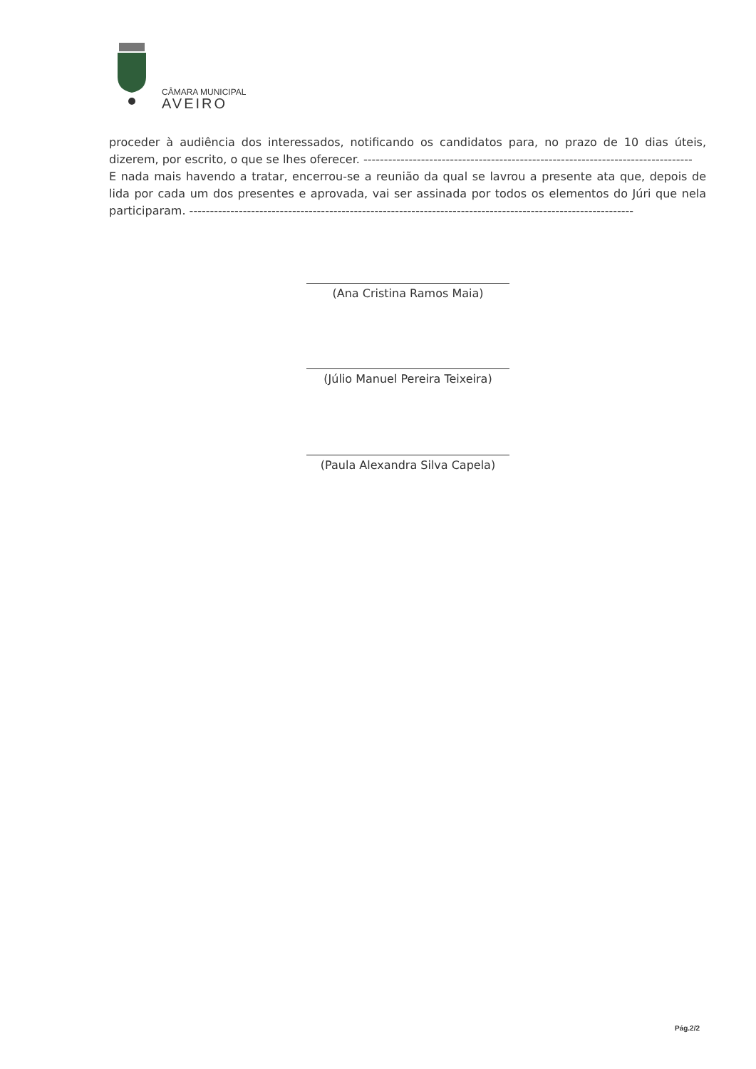CÂMARA MUNICIPAL
AVEIRO
proceder à audiência dos interessados, notificando os candidatos para, no prazo de 10 dias úteis, dizerem, por escrito, o que se lhes oferecer. --------------------------------------------------------------------------------
E nada mais havendo a tratar, encerrou-se a reunião da qual se lavrou a presente ata que, depois de lida por cada um dos presentes e aprovada, vai ser assinada por todos os elementos do Júri que nela participaram. ------------------------------------------------------------------------------------------------------------
(Ana Cristina Ramos Maia)
(Júlio Manuel Pereira Teixeira)
(Paula Alexandra Silva Capela)
Pág.2/2